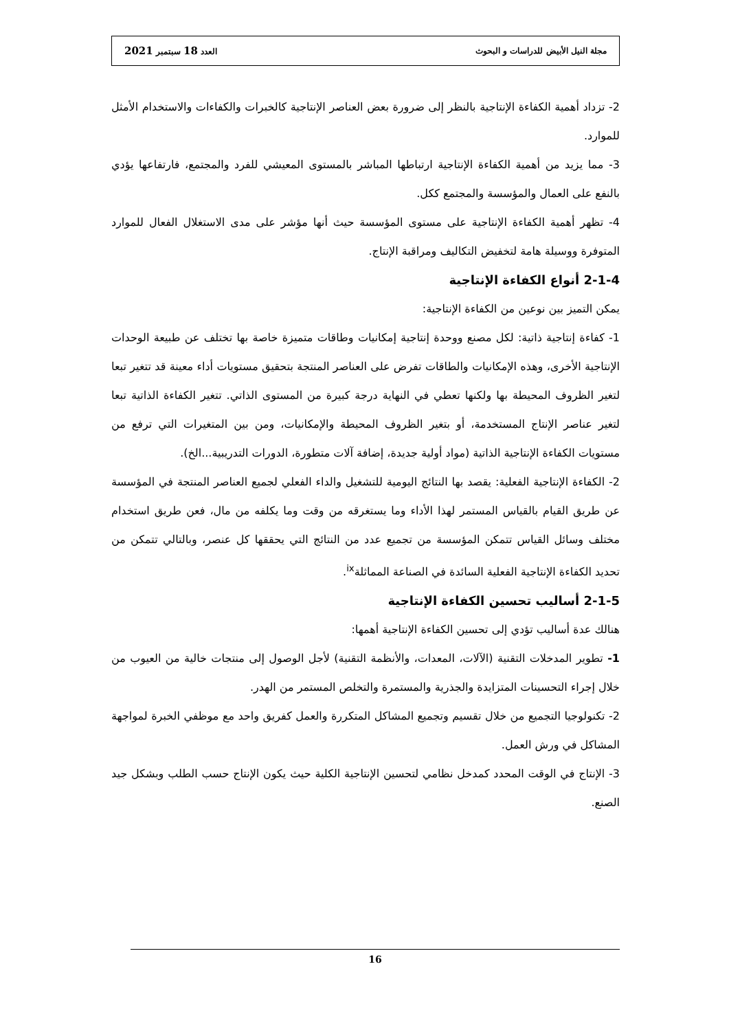مجلة النيل الأبيض للدراسات و البحوث العدد 18 سبتمبر 2021
2- تزداد أهمية الكفاءة الإنتاجية بالنظر إلى ضرورة بعض العناصر الإنتاجية كالخبرات والكفاءات والاستخدام الأمثل للموارد.
3- مما يزيد من أهمية الكفاءة الإنتاجية ارتباطها المباشر بالمستوى المعيشي للفرد والمجتمع، فارتفاعها يؤدي بالنفع على العمال والمؤسسة والمجتمع ككل.
4- تظهر أهمية الكفاءة الإنتاجية على مستوى المؤسسة حيث أنها مؤشر على مدى الاستغلال الفعال للموارد المتوفرة ووسيلة هامة لتخفيض التكاليف ومراقبة الإنتاج.
2-1-4 أنواع الكفاءة الإنتاجية
يمكن التميز بين نوعين من الكفاءة الإنتاجية:
1- كفاءة إنتاجية ذاتية: لكل مصنع ووحدة إنتاجية إمكانيات وطاقات متميزة خاصة بها تختلف عن طبيعة الوحدات الإنتاجية الأخرى، وهذه الإمكانيات والطاقات تفرض على العناصر المنتجة بتحقيق مستويات أداء معينة قد تتغير تبعا لتغير الظروف المحيطة بها ولكنها تعطي في النهاية درجة كبيرة من المستوى الذاتي. تتغير الكفاءة الذاتية تبعا لتغير عناصر الإنتاج المستخدمة، أو بتغير الظروف المحيطة والإمكانيات، ومن بين المتغيرات التي ترفع من مستويات الكفاءة الإنتاجية الذاتية (مواد أولية جديدة، إضافة آلات متطورة، الدورات التدريبية...الخ).
2- الكفاءة الإنتاجية الفعلية: يقصد بها النتائج اليومية للتشغيل والداء الفعلي لجميع العناصر المنتجة في المؤسسة عن طريق القيام بالقياس المستمر لهذا الأداء وما يستغرقه من وقت وما يكلفه من مال، فعن طريق استخدام مختلف وسائل القياس تتمكن المؤسسة من تجميع عدد من النتائج التي يحققها كل عنصر، وبالتالي تتمكن من تحديد الكفاءة الإنتاجية الفعلية السائدة في الصناعة المماثلة<sup>ix</sup>.
2-1-5 أساليب تحسين الكفاءة الإنتاجية
هنالك عدة أساليب تؤدي إلى تحسين الكفاءة الإنتاجية أهمها:
1- تطوير المدخلات التقنية (الآلات، المعدات، والأنظمة التقنية) لأجل الوصول إلى منتجات خالية من العيوب من خلال إجراء التحسينات المتزايدة والجذرية والمستمرة والتخلص المستمر من الهدر.
2- تكنولوجيا التجميع من خلال تقسيم وتجميع المشاكل المتكررة والعمل كفريق واحد مع موظفي الخبرة لمواجهة المشاكل في ورش العمل.
3- الإنتاج في الوقت المحدد كمدخل نظامي لتحسين الإنتاجية الكلية حيث يكون الإنتاج حسب الطلب وبشكل جيد الصنع.
16